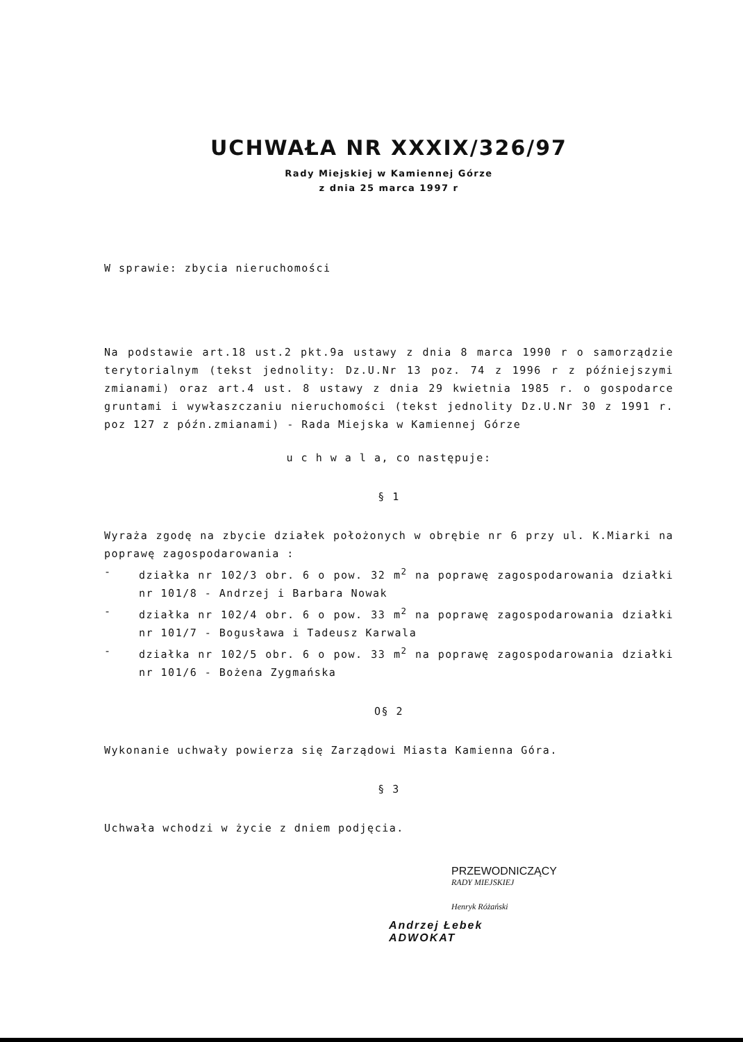UCHWAŁA NR XXXIX/326/97
Rady Miejskiej w Kamiennej Górze
z dnia 25 marca 1997 r
W sprawie: zbycia nieruchomości
Na podstawie art.18 ust.2 pkt.9a ustawy z dnia 8 marca 1990 r o samorządzie terytorialnym (tekst jednolity: Dz.U.Nr 13 poz. 74 z 1996 r z późniejszymi zmianami) oraz art.4 ust. 8 ustawy z dnia 29 kwietnia 1985 r. o gospodarce gruntami i wywłaszczaniu nieruchomości (tekst jednolity Dz.U.Nr 30 z 1991 r. poz 127 z późn.zmianami) - Rada Miejska w Kamiennej Górze
u c h w a l a, co następuje:
§ 1
Wyraża zgodę na zbycie działek położonych w obrębie nr 6 przy ul. K.Miarki na poprawę zagospodarowania :
- działka nr 102/3 obr. 6 o pow. 32 m<sup>2</sup> na poprawę zagospodarowania działki nr 101/8 - Andrzej i Barbara Nowak
- działka nr 102/4 obr. 6 o pow. 33 m<sup>2</sup> na poprawę zagospodarowania działki nr 101/7 - Bogusława i Tadeusz Karwala
- działka nr 102/5 obr. 6 o pow. 33 m<sup>2</sup> na poprawę zagospodarowania działki nr 101/6 - Bożena Zygmańska
O§ 2
Wykonanie uchwały powierza się Zarządowi Miasta Kamienna Góra.
§ 3
Uchwała wchodzi w życie z dniem podjęcia.
PRZEWODNICZĄCY
RADY MIEJSKIEJ
Henryk Różański
Andrzej Łebek
ADWOKAT